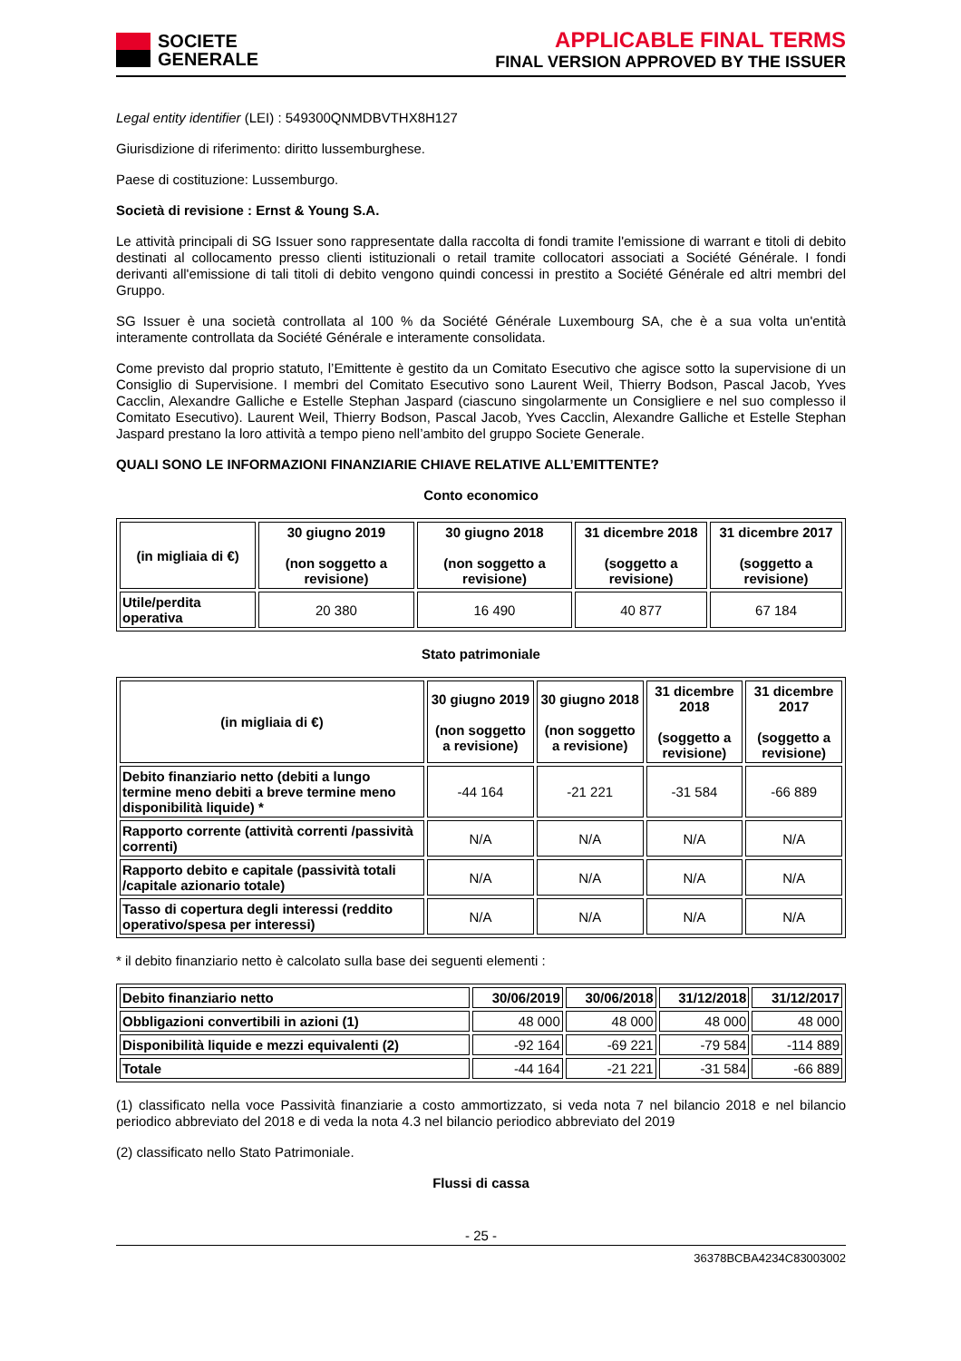SOCIETE
GENERALE
APPLICABLE FINAL TERMS
FINAL VERSION APPROVED BY THE ISSUER
Legal entity identifier (LEI) : 549300QNMDBVTHX8H127
Giurisdizione di riferimento: diritto lussemburghese.
Paese di costituzione: Lussemburgo.
Società di revisione : Ernst & Young S.A.
Le attività principali di SG Issuer sono rappresentate dalla raccolta di fondi tramite l'emissione di warrant e titoli di debito destinati al collocamento presso clienti istituzionali o retail tramite collocatori associati a Société Générale. I fondi derivanti all'emissione di tali titoli di debito vengono quindi concessi in prestito a Société Générale ed altri membri del Gruppo.
SG Issuer è una società controllata al 100 % da Société Générale Luxembourg SA, che è a sua volta un'entità interamente controllata da Société Générale e interamente consolidata.
Come previsto dal proprio statuto, l’Emittente è gestito da un Comitato Esecutivo che agisce sotto la supervisione di un Consiglio di Supervisione. I membri del Comitato Esecutivo sono Laurent Weil, Thierry Bodson, Pascal Jacob, Yves Cacclin, Alexandre Galliche e Estelle Stephan Jaspard (ciascuno singolarmente un Consigliere e nel suo complesso il Comitato Esecutivo). Laurent Weil, Thierry Bodson, Pascal Jacob, Yves Cacclin, Alexandre Galliche et Estelle Stephan Jaspard prestano la loro attività a tempo pieno nell’ambito del gruppo Societe Generale.
QUALI SONO LE INFORMAZIONI FINANZIARIE CHIAVE RELATIVE ALL’EMITTENTE?
Conto economico
| (in migliaia di €) | 30 giugno 2019 (non soggetto a revisione) | 30 giugno 2018 (non soggetto a revisione) | 31 dicembre 2018 (soggetto a revisione) | 31 dicembre 2017 (soggetto a revisione) |
| --- | --- | --- | --- | --- |
| Utile/perdita operativa | 20 380 | 16 490 | 40 877 | 67 184 |
Stato patrimoniale
| (in migliaia di €) | 30 giugno 2019 (non soggetto a revisione) | 30 giugno 2018 (non soggetto a revisione) | 31 dicembre 2018 (soggetto a revisione) | 31 dicembre 2017 (soggetto a revisione) |
| --- | --- | --- | --- | --- |
| Debito finanziario netto (debiti a lungo termine meno debiti a breve termine meno disponibilità liquide) * | -44 164 | -21 221 | -31 584 | -66 889 |
| Rapporto corrente (attività correnti /passività correnti) | N/A | N/A | N/A | N/A |
| Rapporto debito e capitale (passività totali /capitale azionario totale) | N/A | N/A | N/A | N/A |
| Tasso di copertura degli interessi (reddito operativo/spesa per interessi) | N/A | N/A | N/A | N/A |
* il debito finanziario netto è calcolato sulla base dei seguenti elementi :
| Debito finanziario netto | 30/06/2019 | 30/06/2018 | 31/12/2018 | 31/12/2017 |
| --- | --- | --- | --- | --- |
| Obbligazioni convertibili in azioni (1) | 48 000 | 48 000 | 48 000 | 48 000 |
| Disponibilità liquide e mezzi equivalenti (2) | -92 164 | -69 221 | -79 584 | -114 889 |
| Totale | -44 164 | -21 221 | -31 584 | -66 889 |
(1) classificato nella voce Passività finanziarie a costo ammortizzato, si veda nota 7 nel bilancio 2018 e nel bilancio periodico abbreviato del 2018 e di veda la nota 4.3 nel bilancio periodico abbreviato del 2019
(2) classificato nello Stato Patrimoniale.
Flussi di cassa
- 25 -
36378BCBA4234C83003002